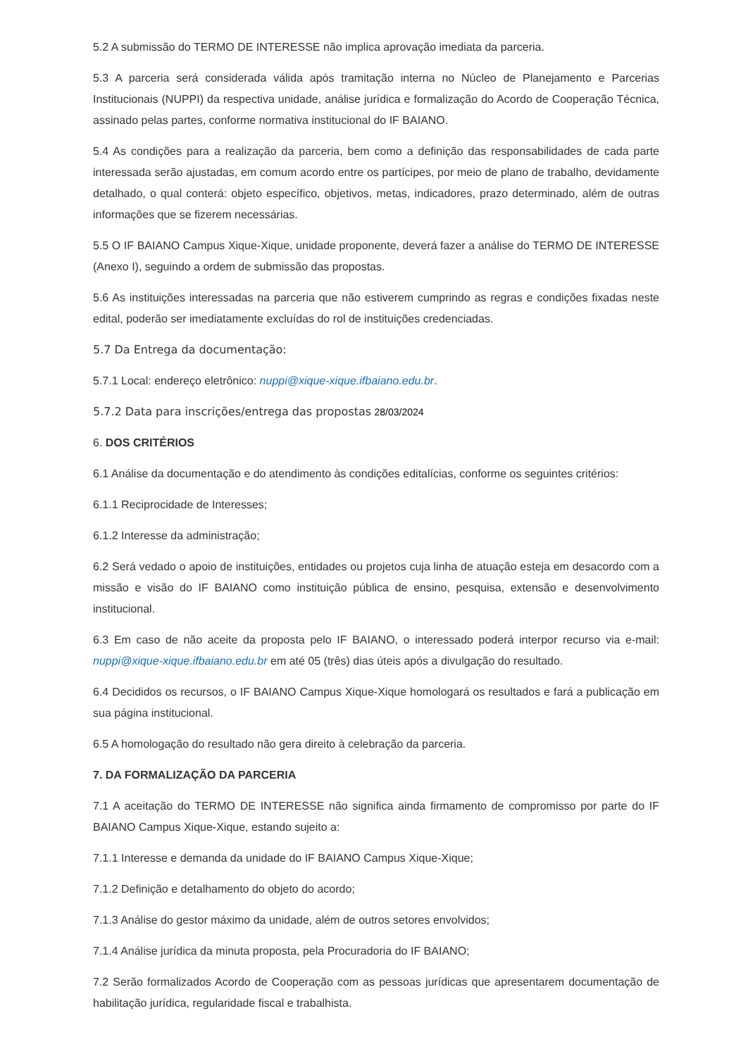5.2 A submissão do TERMO DE INTERESSE não implica aprovação imediata da parceria.
5.3 A parceria será considerada válida após tramitação interna no Núcleo de Planejamento e Parcerias Institucionais (NUPPI) da respectiva unidade, análise jurídica e formalização do Acordo de Cooperação Técnica, assinado pelas partes, conforme normativa institucional do IF BAIANO.
5.4 As condições para a realização da parceria, bem como a definição das responsabilidades de cada parte interessada serão ajustadas, em comum acordo entre os partícipes, por meio de plano de trabalho, devidamente detalhado, o qual conterá: objeto específico, objetivos, metas, indicadores, prazo determinado, além de outras informações que se fizerem necessárias.
5.5 O IF BAIANO Campus Xique-Xique, unidade proponente, deverá fazer a análise do TERMO DE INTERESSE (Anexo I), seguindo a ordem de submissão das propostas.
5.6 As instituições interessadas na parceria que não estiverem cumprindo as regras e condições fixadas neste edital, poderão ser imediatamente excluídas do rol de instituições credenciadas.
5.7 Da Entrega da documentação:
5.7.1 Local: endereço eletrônico: nuppi@xique-xique.ifbaiano.edu.br.
5.7.2 Data para inscrições/entrega das propostas 28/03/2024
6. DOS CRITÉRIOS
6.1 Análise da documentação e do atendimento às condições editalícias, conforme os seguintes critérios:
6.1.1 Reciprocidade de Interesses;
6.1.2 Interesse da administração;
6.2 Será vedado o apoio de instituições, entidades ou projetos cuja linha de atuação esteja em desacordo com a missão e visão do IF BAIANO como instituição pública de ensino, pesquisa, extensão e desenvolvimento institucional.
6.3 Em caso de não aceite da proposta pelo IF BAIANO, o interessado poderá interpor recurso via e-mail: nuppi@xique-xique.ifbaiano.edu.br em até 05 (três) dias úteis após a divulgação do resultado.
6.4 Decididos os recursos, o IF BAIANO Campus Xique-Xique homologará os resultados e fará a publicação em sua página institucional.
6.5 A homologação do resultado não gera direito à celebração da parceria.
7. DA FORMALIZAÇÃO DA PARCERIA
7.1 A aceitação do TERMO DE INTERESSE não significa ainda firmamento de compromisso por parte do IF BAIANO Campus Xique-Xique, estando sujeito a:
7.1.1 Interesse e demanda da unidade do IF BAIANO Campus Xique-Xique;
7.1.2 Definição e detalhamento do objeto do acordo;
7.1.3 Análise do gestor máximo da unidade, além de outros setores envolvidos;
7.1.4 Análise jurídica da minuta proposta, pela Procuradoria do IF BAIANO;
7.2 Serão formalizados Acordo de Cooperação com as pessoas jurídicas que apresentarem documentação de habilitação jurídica, regularidade fiscal e trabalhista.